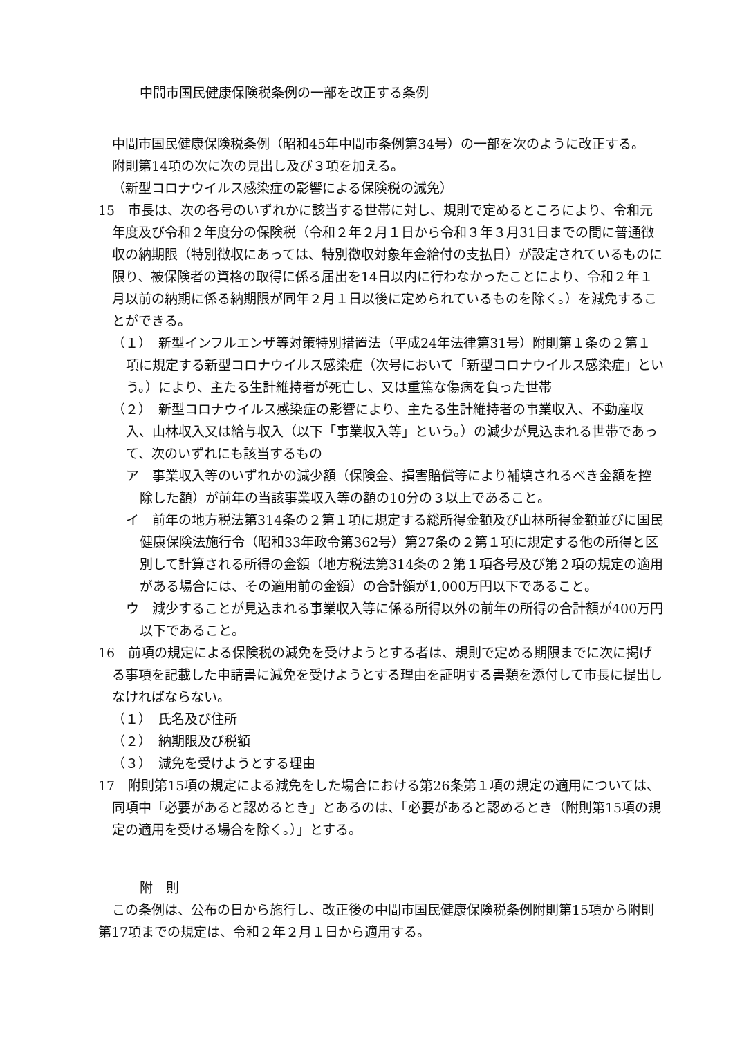中間市国民健康保険税条例の一部を改正する条例
中間市国民健康保険税条例（昭和45年中間市条例第34号）の一部を次のように改正する。
附則第14項の次に次の見出し及び３項を加える。
（新型コロナウイルス感染症の影響による保険税の減免）
15　市長は、次の各号のいずれかに該当する世帯に対し、規則で定めるところにより、令和元年度及び令和２年度分の保険税（令和２年２月１日から令和３年３月31日までの間に普通徴収の納期限（特別徴収にあっては、特別徴収対象年金給付の支払日）が設定されているものに限り、被保険者の資格の取得に係る届出を14日以内に行わなかったことにより、令和２年１月以前の納期に係る納期限が同年２月１日以後に定められているものを除く。）を減免することができる。
（１）　新型インフルエンザ等対策特別措置法（平成24年法律第31号）附則第１条の２第１項に規定する新型コロナウイルス感染症（次号において「新型コロナウイルス感染症」という。）により、主たる生計維持者が死亡し、又は重篤な傷病を負った世帯
（２）　新型コロナウイルス感染症の影響により、主たる生計維持者の事業収入、不動産収入、山林収入又は給与収入（以下「事業収入等」という。）の減少が見込まれる世帯であって、次のいずれにも該当するもの
ア　事業収入等のいずれかの減少額（保険金、損害賠償等により補填されるべき金額を控除した額）が前年の当該事業収入等の額の10分の３以上であること。
イ　前年の地方税法第314条の２第１項に規定する総所得金額及び山林所得金額並びに国民健康保険法施行令（昭和33年政令第362号）第27条の２第１項に規定する他の所得と区別して計算される所得の金額（地方税法第314条の２第１項各号及び第２項の規定の適用がある場合には、その適用前の金額）の合計額が1,000万円以下であること。
ウ　減少することが見込まれる事業収入等に係る所得以外の前年の所得の合計額が400万円以下であること。
16　前項の規定による保険税の減免を受けようとする者は、規則で定める期限までに次に掲げる事項を記載した申請書に減免を受けようとする理由を証明する書類を添付して市長に提出しなければならない。
（１）　氏名及び住所
（２）　納期限及び税額
（３）　減免を受けようとする理由
17　附則第15項の規定による減免をした場合における第26条第１項の規定の適用については、同項中「必要があると認めるとき」とあるのは、「必要があると認めるとき（附則第15項の規定の適用を受ける場合を除く。）」とする。
附　則
この条例は、公布の日から施行し、改正後の中間市国民健康保険税条例附則第15項から附則第17項までの規定は、令和２年２月１日から適用する。